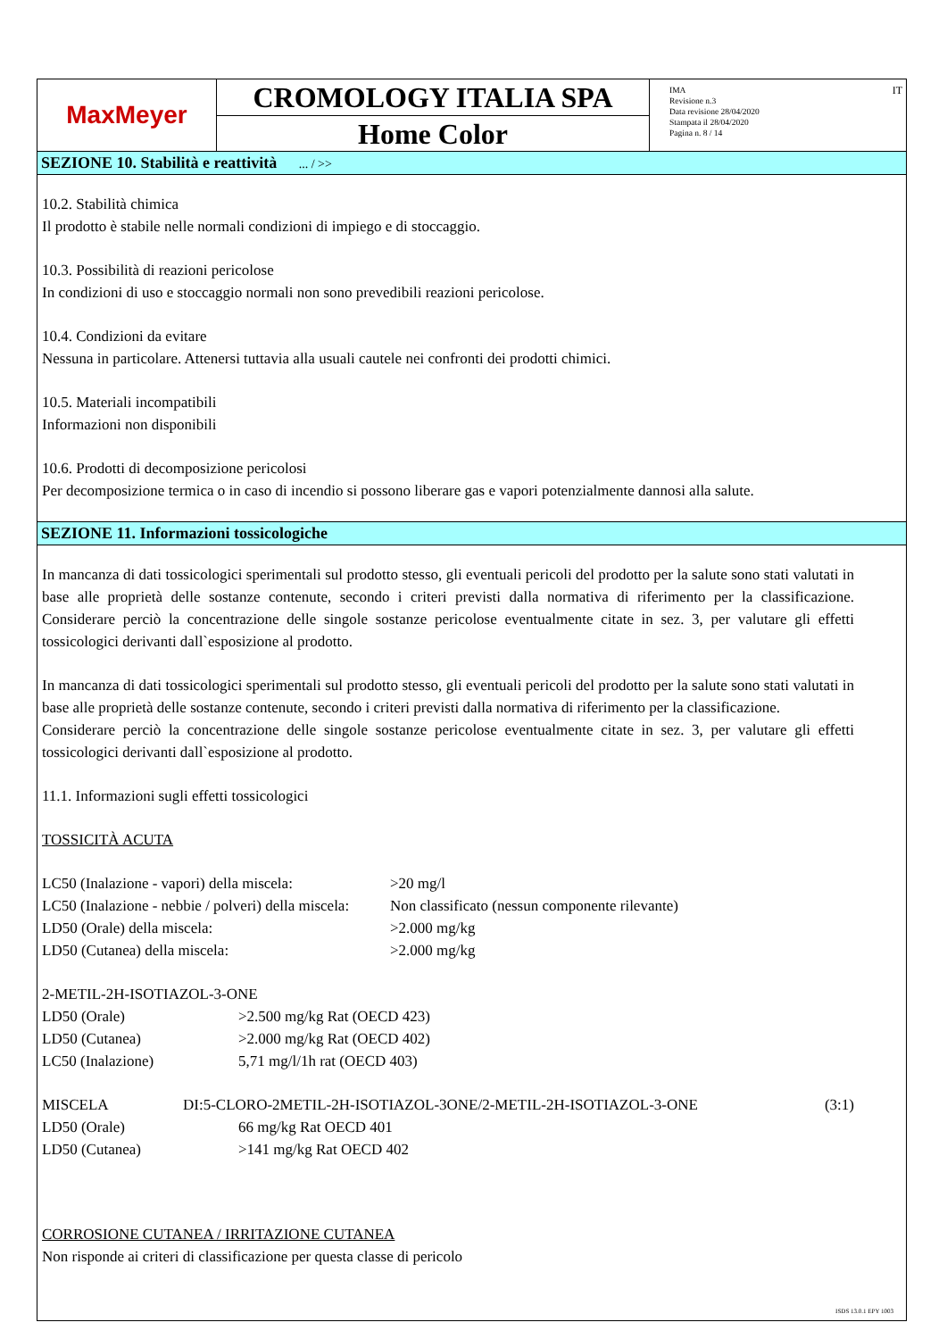MaxMeyer
CROMOLOGY ITALIA SPA
Home Color
IMA
Revisione n.3
Data revisione 28/04/2020
Stampata il 28/04/2020
Pagina n. 8 / 14
IT
SEZIONE 10. Stabilità e reattività ... / >>
10.2. Stabilità chimica
Il prodotto è stabile nelle normali condizioni di impiego e di stoccaggio.
10.3. Possibilità di reazioni pericolose
In condizioni di uso e stoccaggio normali non sono prevedibili reazioni pericolose.
10.4. Condizioni da evitare
Nessuna in particolare. Attenersi tuttavia alla usuali cautele nei confronti dei prodotti chimici.
10.5. Materiali incompatibili
Informazioni non disponibili
10.6. Prodotti di decomposizione pericolosi
Per decomposizione termica o in caso di incendio si possono liberare gas e vapori potenzialmente dannosi alla salute.
SEZIONE 11. Informazioni tossicologiche
In mancanza di dati tossicologici sperimentali sul prodotto stesso, gli eventuali pericoli del prodotto per la salute sono stati valutati in base alle proprietà delle sostanze contenute, secondo i criteri previsti dalla normativa di riferimento per la classificazione. Considerare perciò la concentrazione delle singole sostanze pericolose eventualmente citate in sez. 3, per valutare gli effetti tossicologici derivanti dall`esposizione al prodotto.
In mancanza di dati tossicologici sperimentali sul prodotto stesso, gli eventuali pericoli del prodotto per la salute sono stati valutati in base alle proprietà delle sostanze contenute, secondo i criteri previsti dalla normativa di riferimento per la classificazione.
Considerare perciò la concentrazione delle singole sostanze pericolose eventualmente citate in sez. 3, per valutare gli effetti tossicologici derivanti dall`esposizione al prodotto.
11.1. Informazioni sugli effetti tossicologici
TOSSICITÀ ACUTA
| LC50 (Inalazione - vapori) della miscela: | >20 mg/l |
| LC50 (Inalazione - nebbie / polveri) della miscela: | Non classificato (nessun componente rilevante) |
| LD50 (Orale) della miscela: | >2.000 mg/kg |
| LD50 (Cutanea) della miscela: | >2.000 mg/kg |
2-METIL-2H-ISOTIAZOL-3-ONE
| LD50 (Orale) | >2.500 mg/kg Rat (OECD 423) |
| LD50 (Cutanea) | >2.000 mg/kg Rat (OECD 402) |
| LC50 (Inalazione) | 5,71 mg/l/1h rat (OECD 403) |
| MISCELA | DI:5-CLORO-2METIL-2H-ISOTIAZOL-3ONE/2-METIL-2H-ISOTIAZOL-3-ONE | (3:1) |
| LD50 (Orale) | 66 mg/kg Rat OECD 401 |
| LD50 (Cutanea) | >141 mg/kg Rat OECD 402 |
CORROSIONE CUTANEA / IRRITAZIONE CUTANEA
Non risponde ai criteri di classificazione per questa classe di pericolo
ISDS 13.0.1 EPY 1003